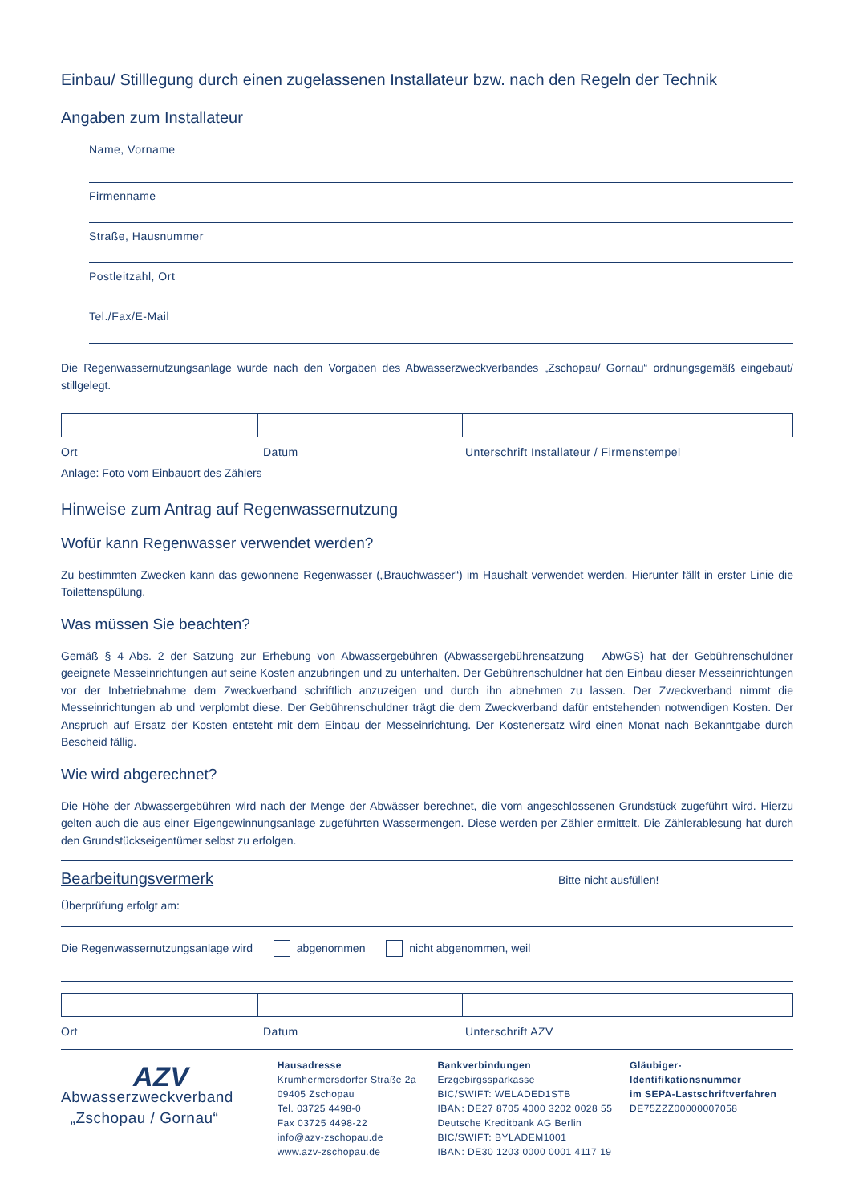Einbau/ Stilllegung durch einen zugelassenen Installateur bzw. nach den Regeln der Technik
Angaben zum Installateur
Name, Vorname
Firmenname
Straße, Hausnummer
Postleitzahl, Ort
Tel./Fax/E-Mail
Die Regenwassernutzungsanlage wurde nach den Vorgaben des Abwasserzweckverbandes „Zschopau/ Gornau“ ordnungsgemäß eingebaut/ stillgelegt.
Ort Datum Unterschrift Installateur / Firmenstempel
Anlage: Foto vom Einbauort des Zählers
Hinweise zum Antrag auf Regenwassernutzung
Wofür kann Regenwasser verwendet werden?
Zu bestimmten Zwecken kann das gewonnene Regenwasser („Brauchwasser“) im Haushalt verwendet werden. Hierunter fällt in erster Linie die Toilettenspülung.
Was müssen Sie beachten?
Gemäß § 4 Abs. 2 der Satzung zur Erhebung von Abwassergebühren (Abwassergebührensatzung – AbwGS) hat der Gebührenschuldner geeignete Messeinrichtungen auf seine Kosten anzubringen und zu unterhalten. Der Gebührenschuldner hat den Einbau dieser Messeinrichtungen vor der Inbetriebnahme dem Zweckverband schriftlich anzuzeigen und durch ihn abnehmen zu lassen. Der Zweckverband nimmt die Messeinrichtungen ab und verplombt diese. Der Gebührenschuldner trägt die dem Zweckverband dafür entstehenden notwendigen Kosten. Der Anspruch auf Ersatz der Kosten entsteht mit dem Einbau der Messeinrichtung. Der Kostenersatz wird einen Monat nach Bekanntgabe durch Bescheid fällig.
Wie wird abgerechnet?
Die Höhe der Abwassergebühren wird nach der Menge der Abwässer berechnet, die vom angeschlossenen Grundstück zugeführt wird. Hierzu gelten auch die aus einer Eigengewinnungsanlage zugeführten Wassermengen. Diese werden per Zähler ermittelt. Die Zählerablesung hat durch den Grundstückseigentümer selbst zu erfolgen.
Bearbeitungsvermerk Bitte nicht ausfüllen!
Überprüfung erfolgt am:
Die Regenwassernutzungsanlage wird abgenommen nicht abgenommen, weil
Ort Datum Unterschrift AZV
AZV
Abwasserzweckverband
„Zschopau / Gornau“
Hausadresse
Krumhermersdorfer Straße 2a
09405 Zschopau
Tel. 03725 4498-0
Fax 03725 4498-22
info@azv-zschopau.de
www.azv-zschopau.de
Bankverbindungen
Erzgebirgssparkasse
BIC/SWIFT: WELADED1STB
IBAN: DE27 8705 4000 3202 0028 55
Deutsche Kreditbank AG Berlin
BIC/SWIFT: BYLADEM1001
IBAN: DE30 1203 0000 0001 4117 19
Gläubiger-Identifikationsnummer
im SEPA-Lastschriftverfahren
DE75ZZZ00000007058